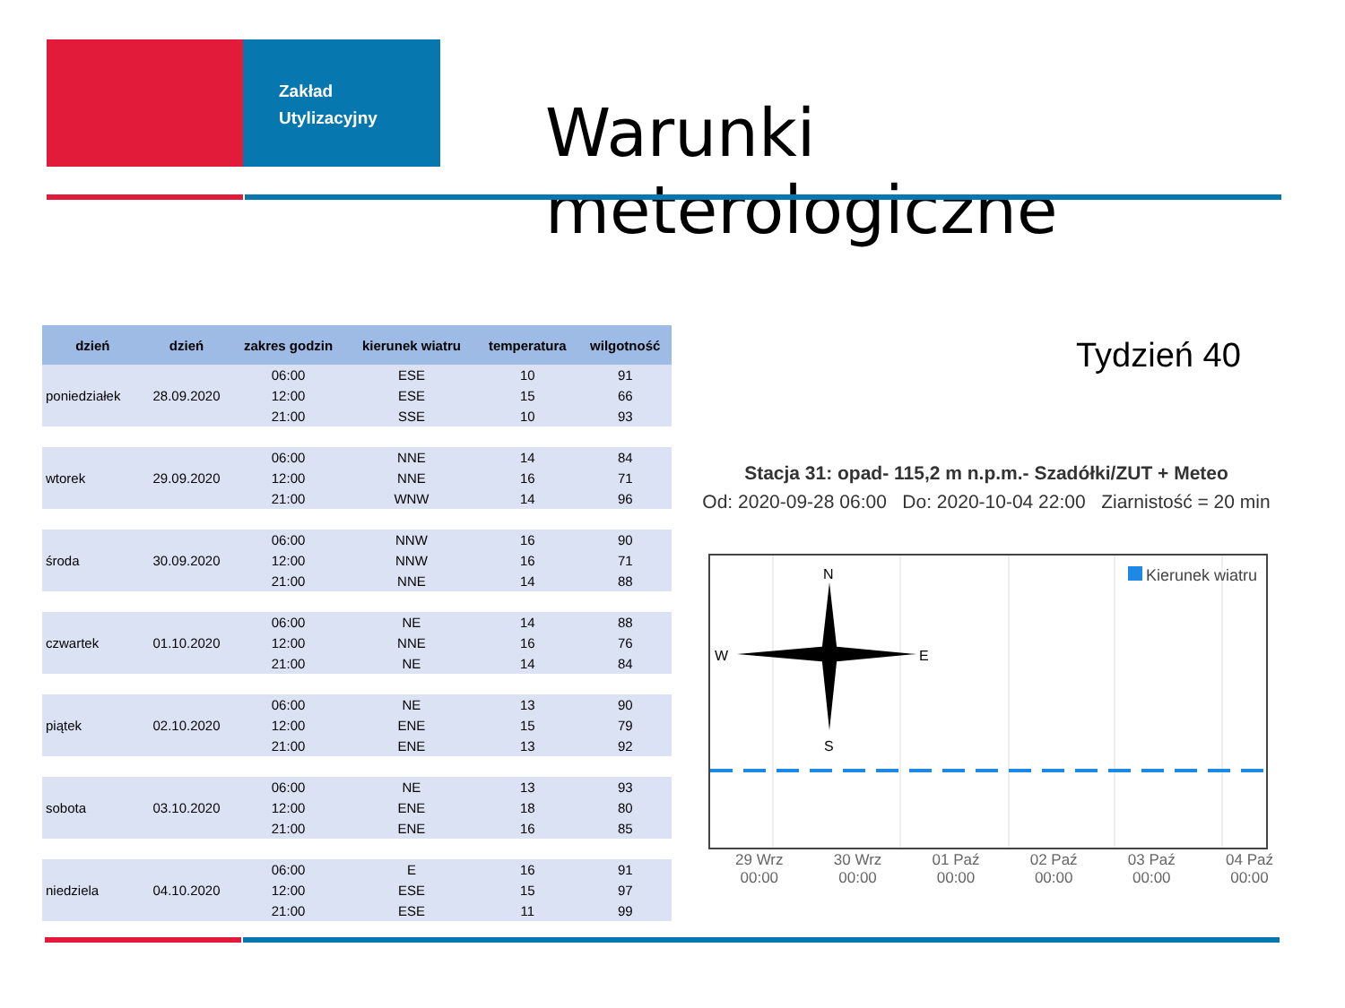Zakład
Utylizacyjny
Warunki meterologiczne
| dzień | dzień | zakres godzin | kierunek wiatru | temperatura | wilgotność |
| --- | --- | --- | --- | --- | --- |
| poniedziałek | 28.09.2020 | 06:00 | ESE | 10 | 91 |
| | | 12:00 | ESE | 15 | 66 |
| | | 21:00 | SSE | 10 | 93 |
| wtorek | 29.09.2020 | 06:00 | NNE | 14 | 84 |
| | | 12:00 | NNE | 16 | 71 |
| | | 21:00 | WNW | 14 | 96 |
| środa | 30.09.2020 | 06:00 | NNW | 16 | 90 |
| | | 12:00 | NNW | 16 | 71 |
| | | 21:00 | NNE | 14 | 88 |
| czwartek | 01.10.2020 | 06:00 | NE | 14 | 88 |
| | | 12:00 | NNE | 16 | 76 |
| | | 21:00 | NE | 14 | 84 |
| piątek | 02.10.2020 | 06:00 | NE | 13 | 90 |
| | | 12:00 | ENE | 15 | 79 |
| | | 21:00 | ENE | 13 | 92 |
| sobota | 03.10.2020 | 06:00 | NE | 13 | 93 |
| | | 12:00 | ENE | 18 | 80 |
| | | 21:00 | ENE | 16 | 85 |
| niedziela | 04.10.2020 | 06:00 | E | 16 | 91 |
| | | 12:00 | ESE | 15 | 97 |
| | | 21:00 | ESE | 11 | 99 |
Tydzień 40
Stacja 31: opad- 115,2 m n.p.m.- Szadółki/ZUT + Meteo
Od: 2020-09-28 06:00 Do: 2020-10-04 22:00 Ziarnistość = 20 min
N
S
W
E
Kierunek wiatru
29 Wrz
00:00
30 Wrz
00:00
01 Paź
00:00
02 Paź
00:00
03 Paź
00:00
04 Paź
00:00